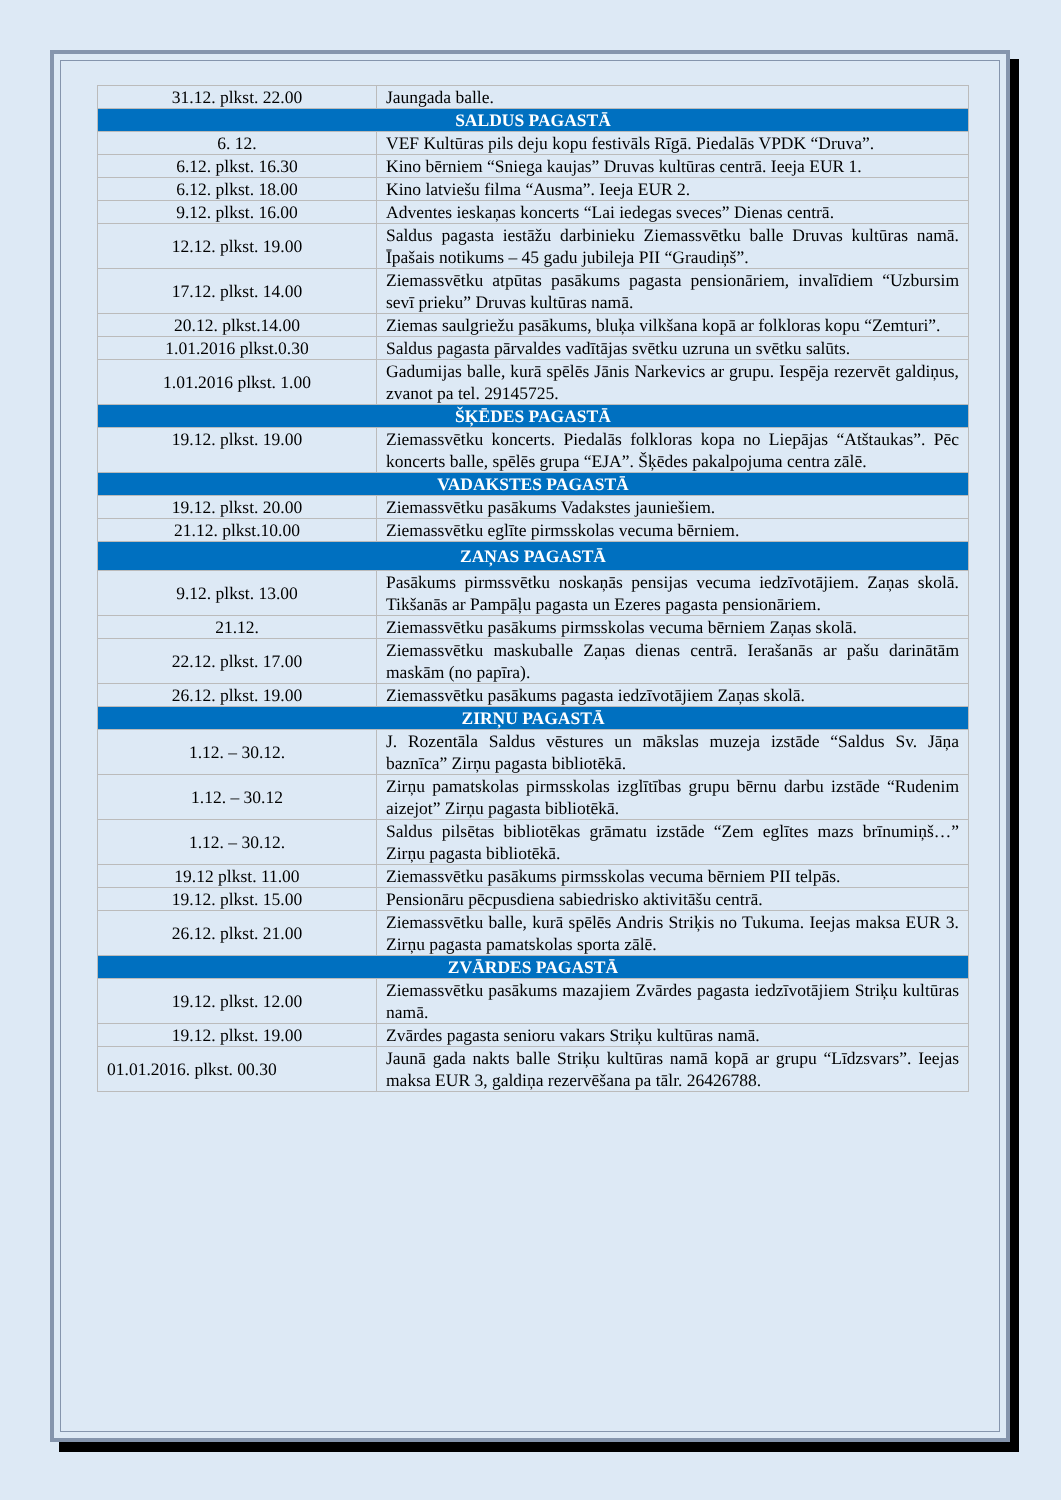| 31.12. plkst. 22.00 | Jaungada balle. |
| SALDUS PAGASTĀ | |
| 6. 12. | VEF Kultūras pils deju kopu festivāls Rīgā. Piedalās VPDK “Druva”. |
| 6.12. plkst. 16.30 | Kino bērniem “Sniega kaujas” Druvas kultūras centrā. Ieeja EUR 1. |
| 6.12. plkst. 18.00 | Kino latviešu filma “Ausma”. Ieeja EUR 2. |
| 9.12. plkst. 16.00 | Adventes ieskaņas koncerts “Lai iedegas sveces” Dienas centrā. |
| 12.12. plkst. 19.00 | Saldus pagasta iestāžu darbinieku Ziemassvētku balle Druvas kultūras namā. Īpašais notikums – 45 gadu jubileja PII “Graudiņš”. |
| 17.12. plkst. 14.00 | Ziemassvētku atpūtas pasākums pagasta pensionāriem, invalīdiem “Uzbursim sevī prieku” Druvas kultūras namā. |
| 20.12. plkst.14.00 | Ziemas saulgriežu pasākums, bluķa vilkšana kopā ar folkloras kopu “Zemturi”. |
| 1.01.2016 plkst.0.30 | Saldus pagasta pārvaldes vadītājas svētku uzruna un svētku salūts. |
| 1.01.2016 plkst. 1.00 | Gadumijas balle, kurā spēlēs Jānis Narkevics ar grupu. Iespēja rezervēt galdiņus, zvanot pa tel. 29145725. |
| ŠĶĒDES PAGASTĀ | |
| 19.12. plkst. 19.00 | Ziemassvētku koncerts. Piedalās folkloras kopa no Liepājas “Atštaukas”. Pēc koncerts balle, spēlēs grupa “EJA”. Šķēdes pakalpojuma centra zālē. |
| VADAKSTES PAGASTĀ | |
| 19.12. plkst. 20.00 | Ziemassvētku pasākums Vadakstes jauniešiem. |
| 21.12. plkst.10.00 | Ziemassvētku eglīte pirmsskolas vecuma bērniem. |
| ZAŅAS PAGASTĀ | |
| 9.12. plkst. 13.00 | Pasākums pirmssvētku noskaņās pensijas vecuma iedzīvotājiem. Zaņas skolā. Tikšanās ar Pampāļu pagasta un Ezeres pagasta pensionāriem. |
| 21.12. | Ziemassvētku pasākums pirmsskolas vecuma bērniem Zaņas skolā. |
| 22.12. plkst. 17.00 | Ziemassvētku maskuballe Zaņas dienas centrā. Ierašanās ar pašu darinātām maskām (no papīra). |
| 26.12. plkst. 19.00 | Ziemassvētku pasākums pagasta iedzīvotājiem Zaņas skolā. |
| ZIRŅU PAGASTĀ | |
| 1.12. – 30.12. | J. Rozentāla Saldus vēstures un mākslas muzeja izstāde “Saldus Sv. Jāņa baznīca” Zirņu pagasta bibliotēkā. |
| 1.12. – 30.12 | Zirņu pamatskolas pirmsskolas izglītības grupu bērnu darbu izstāde “Rudenim aizejot” Zirņu pagasta bibliotēkā. |
| 1.12. – 30.12. | Saldus pilsētas bibliotēkas grāmatu izstāde “Zem eglītes mazs brīnumiņš…” Zirņu pagasta bibliotēkā. |
| 19.12 plkst. 11.00 | Ziemassvētku pasākums pirmsskolas vecuma bērniem PII telpās. |
| 19.12. plkst. 15.00 | Pensionāru pēcpusdiena sabiedrisko aktivitāšu centrā. |
| 26.12. plkst. 21.00 | Ziemassvētku balle, kurā spēlēs Andris Striķis no Tukuma. Ieejas maksa EUR 3. Zirņu pagasta pamatskolas sporta zālē. |
| ZVĀRDES PAGASTĀ | |
| 19.12. plkst. 12.00 | Ziemassvētku pasākums mazajiem Zvārdes pagasta iedzīvotājiem Striķu kultūras namā. |
| 19.12. plkst. 19.00 | Zvārdes pagasta senioru vakars Striķu kultūras namā. |
| 01.01.2016. plkst. 00.30 | Jaunā gada nakts balle Striķu kultūras namā kopā ar grupu “Līdzsvars”. Ieejas maksa EUR 3, galdiņa rezervēšana pa tālr. 26426788. |